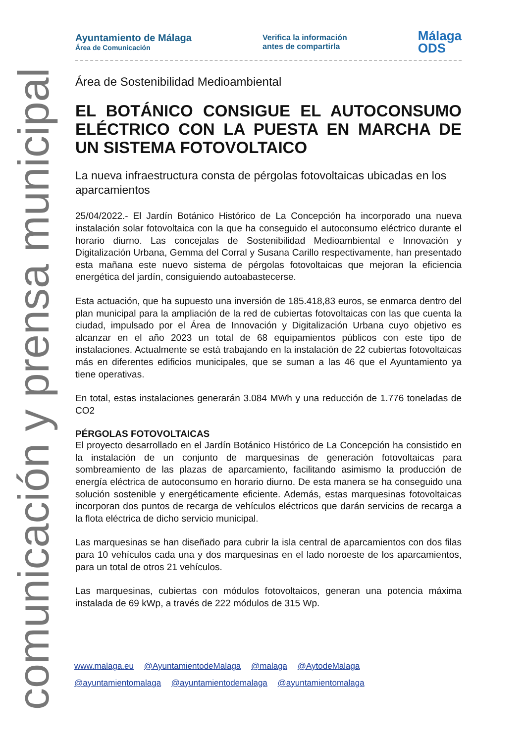comunicación y prensa municipal
Ayuntamiento de Málaga
Área de Comunicación
Verifica la información
antes de compartirla
Málaga
ODS
Área de Sostenibilidad Medioambiental
EL BOTÁNICO CONSIGUE EL AUTOCONSUMO ELÉCTRICO CON LA PUESTA EN MARCHA DE UN SISTEMA FOTOVOLTAICO
La nueva infraestructura consta de pérgolas fotovoltaicas ubicadas en los aparcamientos
25/04/2022.- El Jardín Botánico Histórico de La Concepción ha incorporado una nueva instalación solar fotovoltaica con la que ha conseguido el autoconsumo eléctrico durante el horario diurno. Las concejalas de Sostenibilidad Medioambiental e Innovación y Digitalización Urbana, Gemma del Corral y Susana Carillo respectivamente, han presentado esta mañana este nuevo sistema de pérgolas fotovoltaicas que mejoran la eficiencia energética del jardín, consiguiendo autoabastecerse.
Esta actuación, que ha supuesto una inversión de 185.418,83 euros, se enmarca dentro del plan municipal para la ampliación de la red de cubiertas fotovoltaicas con las que cuenta la ciudad, impulsado por el Área de Innovación y Digitalización Urbana cuyo objetivo es alcanzar en el año 2023 un total de 68 equipamientos públicos con este tipo de instalaciones. Actualmente se está trabajando en la instalación de 22 cubiertas fotovoltaicas más en diferentes edificios municipales, que se suman a las 46 que el Ayuntamiento ya tiene operativas.
En total, estas instalaciones generarán 3.084 MWh y una reducción de 1.776 toneladas de CO2
PÉRGOLAS FOTOVOLTAICAS
El proyecto desarrollado en el Jardín Botánico Histórico de La Concepción ha consistido en la instalación de un conjunto de marquesinas de generación fotovoltaicas para sombreamiento de las plazas de aparcamiento, facilitando asimismo la producción de energía eléctrica de autoconsumo en horario diurno. De esta manera se ha conseguido una solución sostenible y energéticamente eficiente. Además, estas marquesinas fotovoltaicas incorporan dos puntos de recarga de vehículos eléctricos que darán servicios de recarga a la flota eléctrica de dicho servicio municipal.
Las marquesinas se han diseñado para cubrir la isla central de aparcamientos con dos filas para 10 vehículos cada una y dos marquesinas en el lado noroeste de los aparcamientos, para un total de otros 21 vehículos.
Las marquesinas, cubiertas con módulos fotovoltaicos, generan una potencia máxima instalada de 69 kWp, a través de 222 módulos de 315 Wp.
www.malaga.eu @AyuntamientodeMalaga @malaga @AytodeMalaga
@ayuntamientomalaga @ayuntamientodemalaga @ayuntamientomalaga